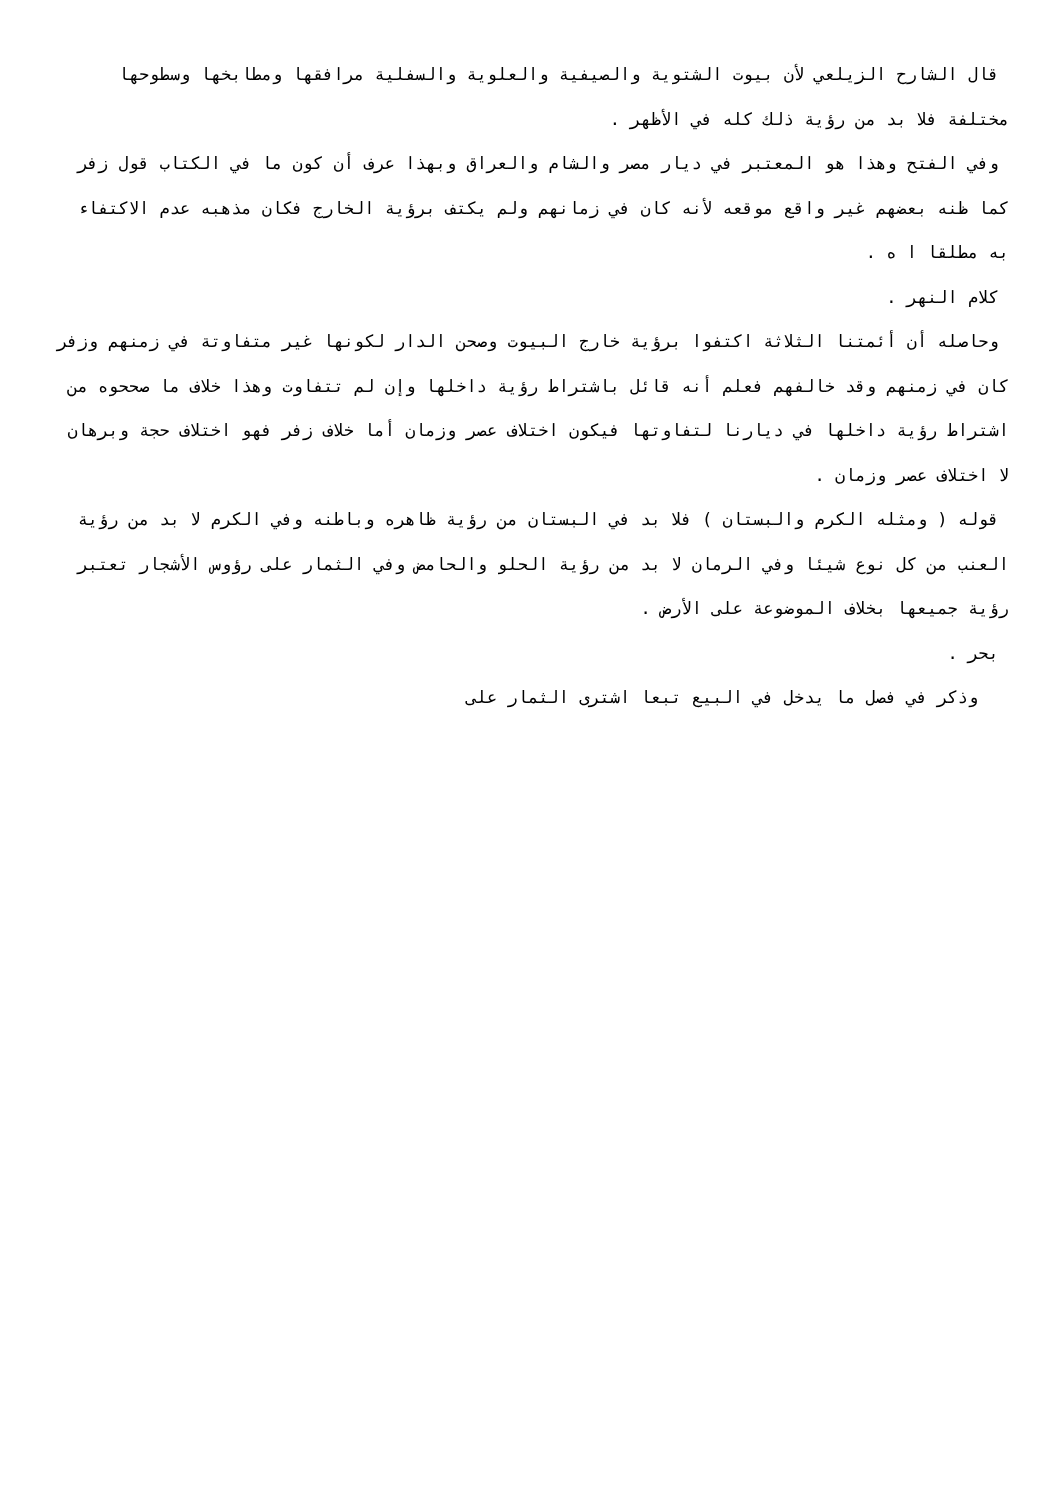قال الشارح الزيلعي لأن بيوت الشتوية والصيفية والعلوية والسفلية مرافقها ومطابخها وسطوحها مختلفة فلا بد من رؤية ذلك كله في الأظهر .
وفي الفتح وهذا هو المعتبر في ديار مصر والشام والعراق وبهذا عرف أن كون ما في الكتاب قول زفر كما ظنه بعضهم غير واقع موقعه لأنه كان في زمانهم ولم يكتف برؤية الخارج فكان مذهبه عدم الاكتفاء به مطلقا ا ه .
كلام النهر .
وحاصله أن أئمتنا الثلاثة اكتفوا برؤية خارج البيوت وصحن الدار لكونها غير متفاوتة في زمنهم وزفر كان في زمنهم وقد خالفهم فعلم أنه قائل باشتراط رؤية داخلها وإن لم تتفاوت وهذا خلاف ما صححوه من اشتراط رؤية داخلها في ديارنا لتفاوتها فيكون اختلاف عصر وزمان أما خلاف زفر فهو اختلاف حجة وبرهان لا اختلاف عصر وزمان .
قوله ( ومثله الكرم والبستان ) فلا بد في البستان من رؤية ظاهره وباطنه وفي الكرم لا بد من رؤية العنب من كل نوع شيئا وفي الرمان لا بد من رؤية الحلو والحامض وفي الثمار على رؤوس الأشجار تعتبر رؤية جميعها بخلاف الموضوعة على الأرض .
بحر .
وذكر في فصل ما يدخل في البيع تبعا اشترى الثمار على